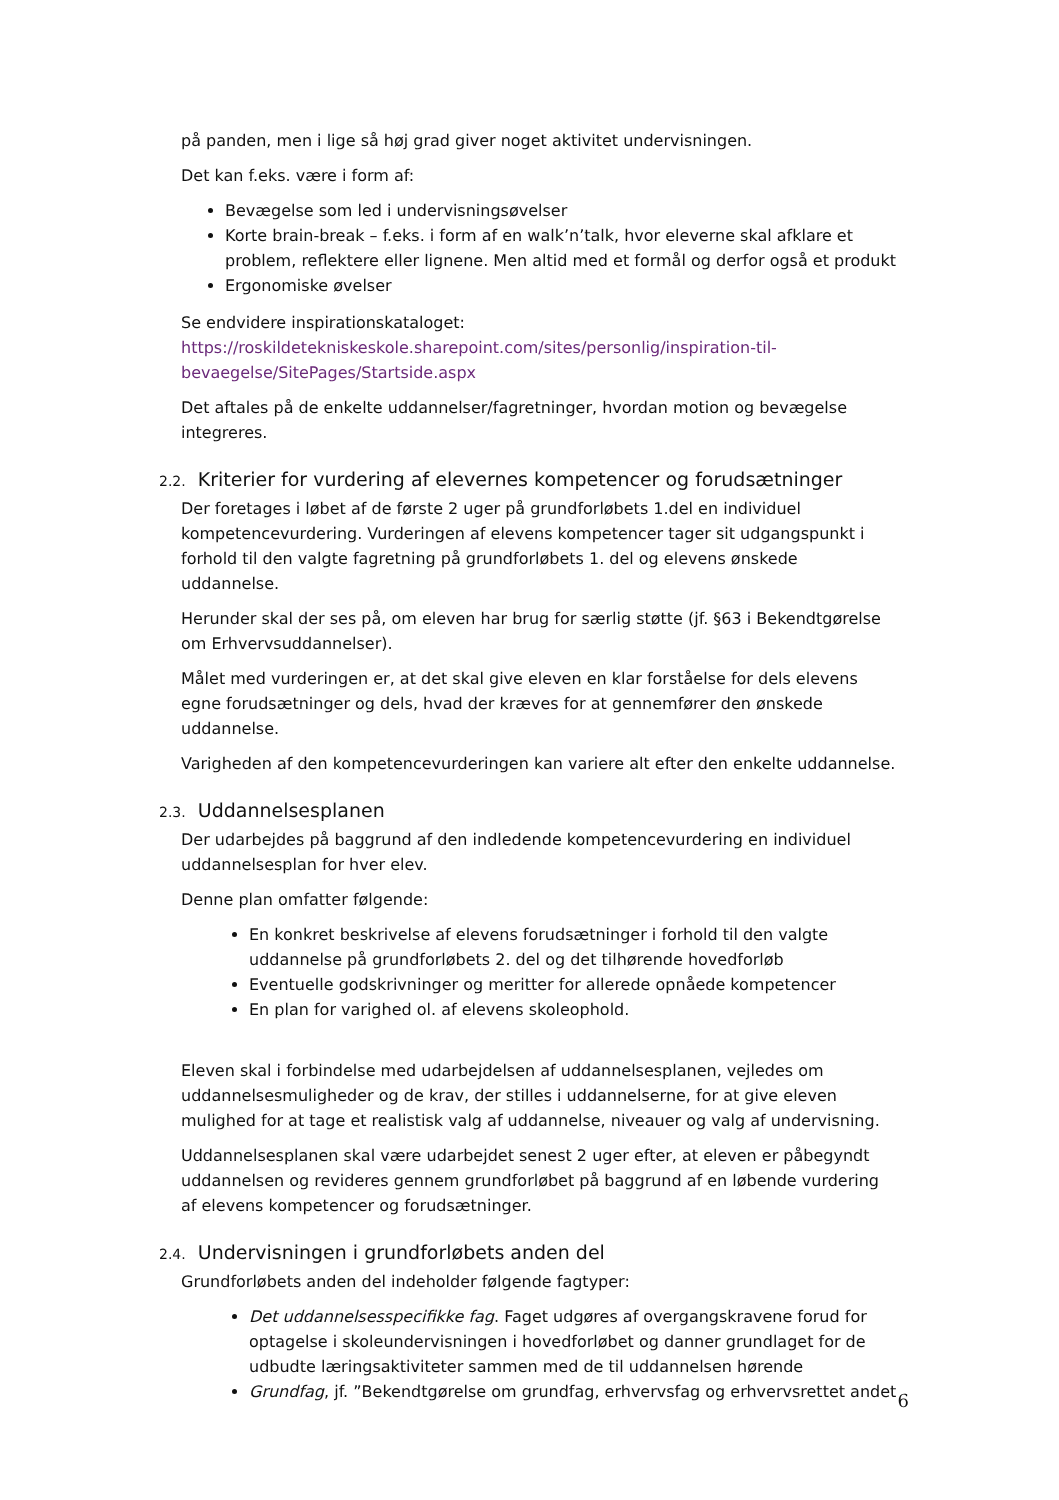på panden, men i lige så høj grad giver noget aktivitet undervisningen.
Det kan f.eks. være i form af:
Bevægelse som led i undervisningsøvelser
Korte brain-break – f.eks. i form af en walk’n’talk, hvor eleverne skal afklare et problem, reflektere eller lignene. Men altid med et formål og derfor også et produkt
Ergonomiske øvelser
Se endvidere inspirationskataloget:
https://roskildetekniskeskole.sharepoint.com/sites/personlig/inspiration-til-bevaegelse/SitePages/Startside.aspx
Det aftales på de enkelte uddannelser/fagretninger, hvordan motion og bevægelse integreres.
2.2. Kriterier for vurdering af elevernes kompetencer og forudsætninger
Der foretages i løbet af de første 2 uger på grundforløbets 1.del en individuel kompetencevurdering. Vurderingen af elevens kompetencer tager sit udgangspunkt i forhold til den valgte fagretning på grundforløbets 1. del og elevens ønskede uddannelse.
Herunder skal der ses på, om eleven har brug for særlig støtte (jf. §63 i Bekendtgørelse om Erhvervsuddannelser).
Målet med vurderingen er, at det skal give eleven en klar forståelse for dels elevens egne forudsætninger og dels, hvad der kræves for at gennemfører den ønskede uddannelse.
Varigheden af den kompetencevurderingen kan variere alt efter den enkelte uddannelse.
2.3. Uddannelsesplanen
Der udarbejdes på baggrund af den indledende kompetencevurdering en individuel uddannelsesplan for hver elev.
Denne plan omfatter følgende:
En konkret beskrivelse af elevens forudsætninger i forhold til den valgte uddannelse på grundforløbets 2. del og det tilhørende hovedforløb
Eventuelle godskrivninger og meritter for allerede opnåede kompetencer
En plan for varighed ol. af elevens skoleophold.
Eleven skal i forbindelse med udarbejdelsen af uddannelsesplanen, vejledes om uddannelsesmuligheder og de krav, der stilles i uddannelserne, for at give eleven mulighed for at tage et realistisk valg af uddannelse, niveauer og valg af undervisning.
Uddannelsesplanen skal være udarbejdet senest 2 uger efter, at eleven er påbegyndt uddannelsen og revideres gennem grundforløbet på baggrund af en løbende vurdering af elevens kompetencer og forudsætninger.
2.4. Undervisningen i grundforløbets anden del
Grundforløbets anden del indeholder følgende fagtyper:
Det uddannelsesspecifikke fag. Faget udgøres af overgangskravene forud for optagelse i skoleundervisningen i hovedforløbet og danner grundlaget for de udbudte læringsaktiviteter sammen med de til uddannelsen hørende
Grundfag, jf. ”Bekendtgørelse om grundfag, erhvervsfag og erhvervsrettet andet
6